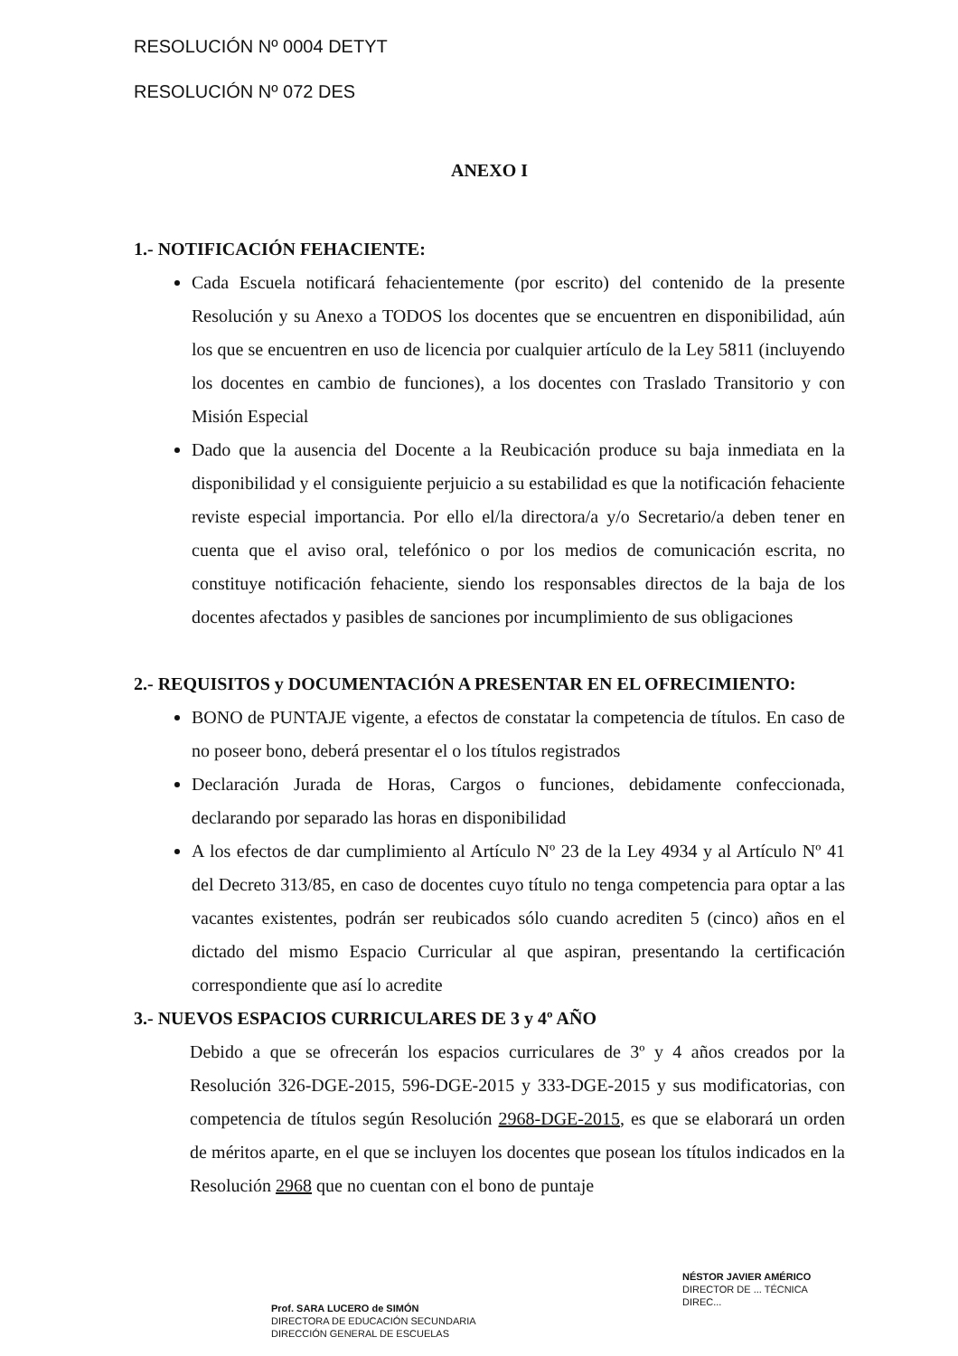RESOLUCIÓN Nº 0004 DETYT
RESOLUCIÓN Nº 072 DES
ANEXO I
1.- NOTIFICACIÓN FEHACIENTE:
Cada Escuela notificará fehacientemente (por escrito) del contenido de la presente Resolución y su Anexo a TODOS los docentes que se encuentren en disponibilidad, aún los que se encuentren en uso de licencia por cualquier artículo de la Ley 5811 (incluyendo los docentes en cambio de funciones), a los docentes con Traslado Transitorio y con Misión Especial
Dado que la ausencia del Docente a la Reubicación produce su baja inmediata en la disponibilidad y el consiguiente perjuicio a su estabilidad es que la notificación fehaciente reviste especial importancia. Por ello el/la directora/a y/o Secretario/a deben tener en cuenta que el aviso oral, telefónico o por los medios de comunicación escrita, no constituye notificación fehaciente, siendo los responsables directos de la baja de los docentes afectados y pasibles de sanciones por incumplimiento de sus obligaciones
2.- REQUISITOS y DOCUMENTACIÓN A PRESENTAR EN EL OFRECIMIENTO:
BONO de PUNTAJE vigente, a efectos de constatar la competencia de títulos. En caso de no poseer bono, deberá presentar el o los títulos registrados
Declaración Jurada de Horas, Cargos o funciones, debidamente confeccionada, declarando por separado las horas en disponibilidad
A los efectos de dar cumplimiento al Artículo Nº 23 de la Ley 4934 y al Artículo Nº 41 del Decreto 313/85, en caso de docentes cuyo título no tenga competencia para optar a las vacantes existentes, podrán ser reubicados sólo cuando acrediten 5 (cinco) años en el dictado del mismo Espacio Curricular al que aspiran, presentando la certificación correspondiente que así lo acredite
3.- NUEVOS ESPACIOS CURRICULARES DE 3 y 4º AÑO
Debido a que se ofrecerán los espacios curriculares de 3º y 4 años creados por la Resolución 326-DGE-2015, 596-DGE-2015 y 333-DGE-2015 y sus modificatorias, con competencia de títulos según Resolución 2968-DGE-2015, es que se elaborará un orden de méritos aparte, en el que se incluyen los docentes que posean los títulos indicados en la Resolución 2968 que no cuentan con el bono de puntaje
Prof. SARA LUCERO de SIMÓN
DIRECTORA DE EDUCACIÓN SECUNDARIA
DIRECCIÓN GENERAL DE ESCUELAS
NÉSTOR JAVIER AMÉRICO
DIRECTOR DE ... TÉCNICA
DIREC...